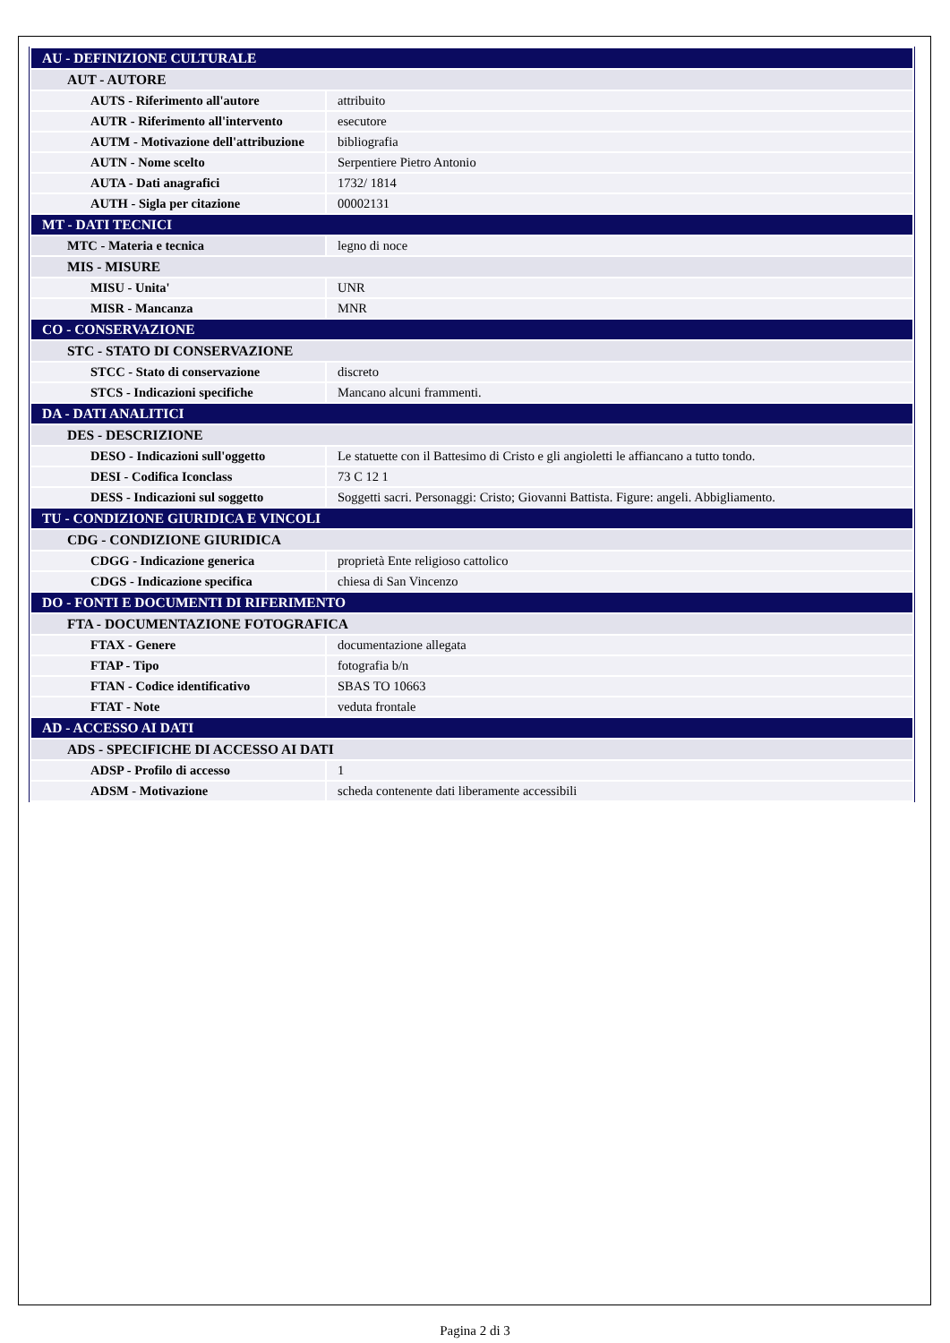| AU - DEFINIZIONE CULTURALE | |
| AUT - AUTORE | |
| AUTS - Riferimento all'autore | attribuito |
| AUTR - Riferimento all'intervento | esecutore |
| AUTM - Motivazione dell'attribuzione | bibliografia |
| AUTN - Nome scelto | Serpentiere Pietro Antonio |
| AUTA - Dati anagrafici | 1732/ 1814 |
| AUTH - Sigla per citazione | 00002131 |
| MT - DATI TECNICI | |
| MTC - Materia e tecnica | legno di noce |
| MIS - MISURE | |
| MISU - Unita' | UNR |
| MISR - Mancanza | MNR |
| CO - CONSERVAZIONE | |
| STC - STATO DI CONSERVAZIONE | |
| STCC - Stato di conservazione | discreto |
| STCS - Indicazioni specifiche | Mancano alcuni frammenti. |
| DA - DATI ANALITICI | |
| DES - DESCRIZIONE | |
| DESO - Indicazioni sull'oggetto | Le statuette con il Battesimo di Cristo e gli angioletti le affiancano a tutto tondo. |
| DESI - Codifica Iconclass | 73 C 12 1 |
| DESS - Indicazioni sul soggetto | Soggetti sacri. Personaggi: Cristo; Giovanni Battista. Figure: angeli. Abbigliamento. |
| TU - CONDIZIONE GIURIDICA E VINCOLI | |
| CDG - CONDIZIONE GIURIDICA | |
| CDGG - Indicazione generica | proprietà Ente religioso cattolico |
| CDGS - Indicazione specifica | chiesa di San Vincenzo |
| DO - FONTI E DOCUMENTI DI RIFERIMENTO | |
| FTA - DOCUMENTAZIONE FOTOGRAFICA | |
| FTAX - Genere | documentazione allegata |
| FTAP - Tipo | fotografia b/n |
| FTAN - Codice identificativo | SBAS TO 10663 |
| FTAT - Note | veduta frontale |
| AD - ACCESSO AI DATI | |
| ADS - SPECIFICHE DI ACCESSO AI DATI | |
| ADSP - Profilo di accesso | 1 |
| ADSM - Motivazione | scheda contenente dati liberamente accessibili |
Pagina 2 di 3